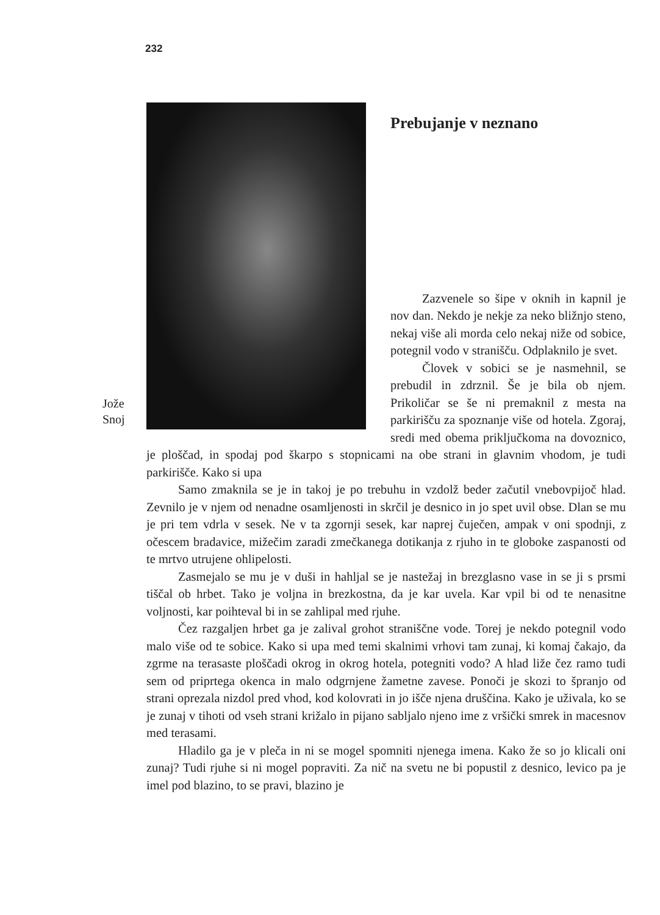232
Jože
Snoj
Prebujanje v neznano
Zazvenele so šipe v oknih in kapnil je nov dan. Nekdo je nekje za neko bližnjo steno, nekaj više ali morda celo nekaj niže od sobice, potegnil vodo v stranišču. Odplaknilo je svet.
Človek v sobici se je nasmehnil, se prebudil in zdrznil. Še je bila ob njem. Prikoličar se še ni premaknil z mesta na parkirišču za spoznanje više od hotela. Zgoraj, sredi med obema priključkoma na dovoznico, je ploščad, in spodaj pod škarpo s stopnicami na obe strani in glavnim vhodom, je tudi parkirišče. Kako si upa
Samo zmaknila se je in takoj je po trebuhu in vzdolž beder začutil vnebovpijoč hlad. Zevnilo je v njem od nenadne osamljenosti in skrčil je desnico in jo spet uvil obse. Dlan se mu je pri tem vdrla v sesek. Ne v ta zgornji sesek, kar naprej čuječen, ampak v oni spodnji, z očescem bradavice, mižečim zaradi zmečkanega dotikanja z rjuho in te globoke zaspanosti od te mrtvo utrujene ohlipelosti.
Zasmejalo se mu je v duši in hahljal se je nastežaj in brezglasno vase in se ji s prsmi tiščal ob hrbet. Tako je voljna in brezkostna, da je kar uvela. Kar vpil bi od te nenasitne voljnosti, kar poihteval bi in se zahlipal med rjuhe.
Čez razgaljen hrbet ga je zalival grohot straniščne vode. Torej je nekdo potegnil vodo malo više od te sobice. Kako si upa med temi skalnimi vrhovi tam zunaj, ki komaj čakajo, da zgrme na terasaste ploščadi okrog in okrog hotela, potegniti vodo? A hlad liže čez ramo tudi sem od priprtega okenca in malo odgrnjene žametne zavese. Ponoči je skozi to špranjo od strani oprezala nizdol pred vhod, kod kolovrati in jo išče njena druščina. Kako je uživala, ko se je zunaj v tihoti od vseh strani križalo in pijano sabljalo njeno ime z vršički smrek in macesnov med terasami.
Hladilo ga je v pleča in ni se mogel spomniti njenega imena. Kako že so jo klicali oni zunaj? Tudi rjuhe si ni mogel popraviti. Za nič na svetu ne bi popustil z desnico, levico pa je imel pod blazino, to se pravi, blazino je